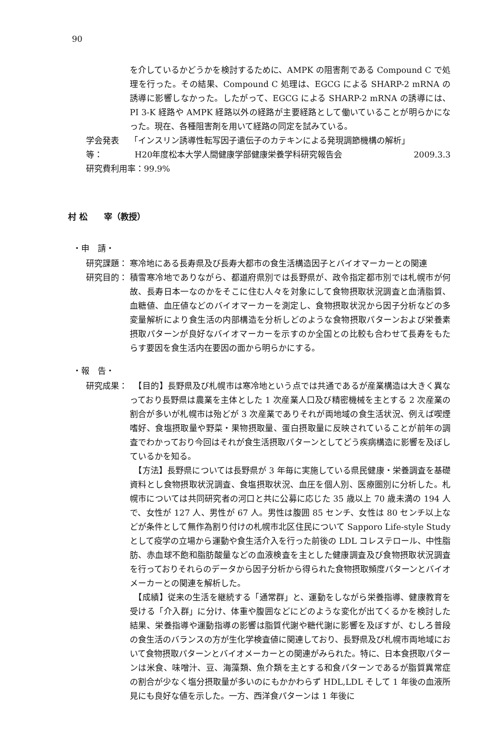90
を介しているかどうかを検討するために、AMPK の阻害剤である Compound C で処理を行った。その結果、Compound C 処理は、EGCG による SHARP-2 mRNA の誘導に影響しなかった。したがって、EGCG による SHARP-2 mRNA の誘導には、PI 3-K 経路や AMPK 経路以外の経路が主要経路として働いていることが明らかになった。現在、各種阻害剤を用いて経路の同定を試みている。
学会発表等：
「インスリン誘導性転写因子遺伝子のカテキンによる発現調節機構の解析」
H20年度松本大学人間健康学部健康栄養学科研究報告会 2009.3.3
研究費利用率：99.9%
村 松　　宰（教授）
・申　請・
研究課題： 寒冷地にある長寿県及び長寿大都市の食生活構造因子とバイオマーカーとの関連
研究目的： 積雪寒冷地でありながら、都道府県別では長野県が、政令指定都市別では札幌市が何故、長寿日本一なのかをそこに住む人々を対象にして食物摂取状況調査と血清脂質、血糖値、血圧値などのバイオマーカーを測定し、食物摂取状況から因子分析などの多変量解析により食生活の内部構造を分析しどのような食物摂取パターンおよび栄養素摂取パターンが良好なバイオマーカーを示すのか全国との比較も合わせて長寿をもたらす要因を食生活内在要因の面から明らかにする。
・報　告・
研究成果： 　【目的】長野県及び札幌市は寒冷地という点では共通であるが産業構造は大きく異なっており長野県は農業を主体とした 1 次産業人口及び精密機械を主とする 2 次産業の割合が多いが札幌市は殆どが 3 次産業でありそれが両地域の食生活状況、例えば喫煙嗜好、食塩摂取量や野菜・果物摂取量、蛋白摂取量に反映されていることが前年の調査でわかっており今回はそれが食生活摂取パターンとしてどう疾病構造に影響を及ぼしているかを知る。
　【方法】長野県については長野県が 3 年毎に実施している県民健康・栄養調査を基礎資料とし食物摂取状況調査、食塩摂取状況、血圧を個人別、医療圏別に分析した。札幌市については共同研究者の河口と共に公募に応じた 35 歳以上 70 歳未満の 194 人で、女性が 127 人、男性が 67 人。男性は腹囲 85 センチ、女性は 80 センチ以上などが条件として無作為割り付けの札幌市北区住民について Sapporo Life-style Study として疫学の立場から運動や食生活介入を行った前後の LDL コレステロール、中性脂肪、赤血球不飽和脂肪酸量などの血液検査を主とした健康調査及び食物摂取状況調査を行っておりそれらのデータから因子分析から得られた食物摂取頻度パターンとバイオメーカーとの関連を解析した。
　【成績】従来の生活を継続する「通常群」と、運動をしながら栄養指導、健康教育を受ける「介入群」に分け、体重や腹囲などにどのような変化が出てくるかを検討した結果、栄養指導や運動指導の影響は脂質代謝や糖代謝に影響を及ぼすが、むしろ普段の食生活のバランスの方が生化学検査値に関連しており、長野県及び札幌市両地域において食物摂取パターンとバイオメーカーとの関連がみられた。特に、日本食摂取パターンは米食、味噌汁、豆、海藻類、魚介類を主とする和食パターンであるが脂質異常症の割合が少なく塩分摂取量が多いのにもかかわらず HDL,LDL そして 1 年後の血液所見にも良好な値を示した。一方、西洋食パターンは 1 年後に